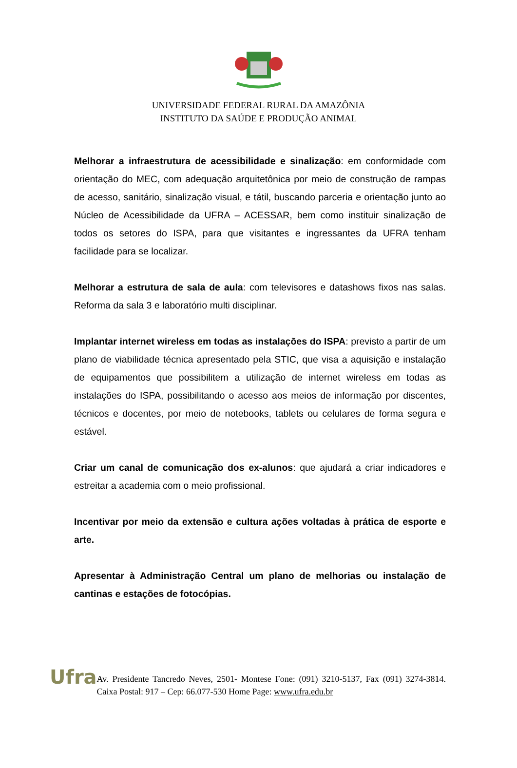UNIVERSIDADE FEDERAL RURAL DA AMAZÔNIA
INSTITUTO DA SAÚDE E PRODUÇÃO ANIMAL
Melhorar a infraestrutura de acessibilidade e sinalização: em conformidade com orientação do MEC, com adequação arquitetônica por meio de construção de rampas de acesso, sanitário, sinalização visual, e tátil, buscando parceria e orientação junto ao Núcleo de Acessibilidade da UFRA – ACESSAR, bem como instituir sinalização de todos os setores do ISPA, para que visitantes e ingressantes da UFRA tenham facilidade para se localizar.
Melhorar a estrutura de sala de aula: com televisores e datashows fixos nas salas. Reforma da sala 3 e laboratório multi disciplinar.
Implantar internet wireless em todas as instalações do ISPA: previsto a partir de um plano de viabilidade técnica apresentado pela STIC, que visa a aquisição e instalação de equipamentos que possibilitem a utilização de internet wireless em todas as instalações do ISPA, possibilitando o acesso aos meios de informação por discentes, técnicos e docentes, por meio de notebooks, tablets ou celulares de forma segura e estável.
Criar um canal de comunicação dos ex-alunos: que ajudará a criar indicadores e estreitar a academia com o meio profissional.
Incentivar por meio da extensão e cultura ações voltadas à prática de esporte e arte.
Apresentar à Administração Central um plano de melhorias ou instalação de cantinas e estações de fotocópias.
Ufra
Av. Presidente Tancredo Neves, 2501- Montese Fone: (091) 3210-5137, Fax (091) 3274-3814. Caixa Postal: 917 – Cep: 66.077-530 Home Page: www.ufra.edu.br